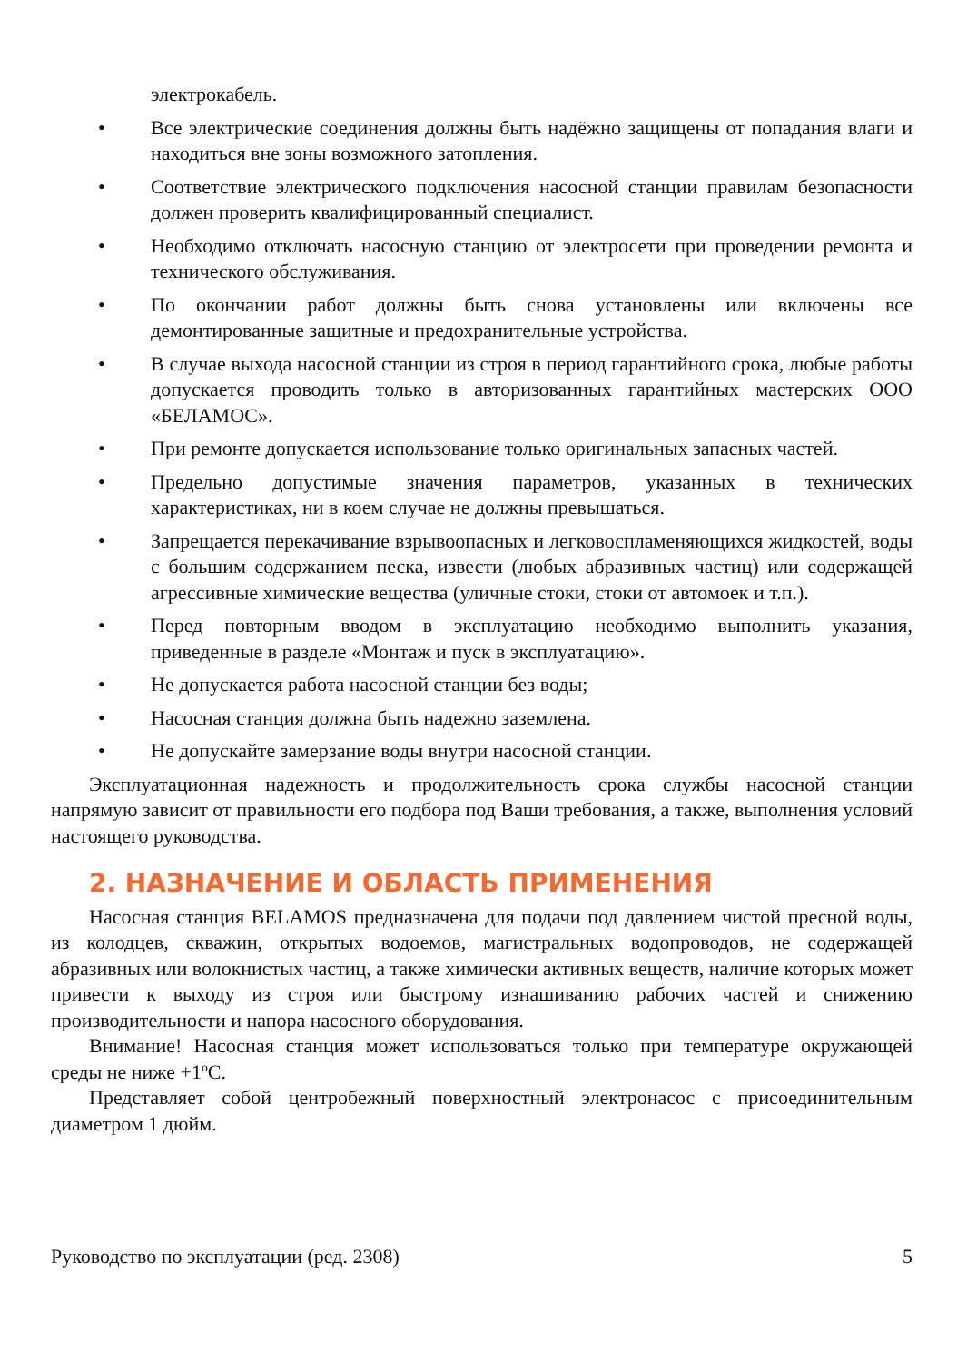электрокабель.
• Все электрические соединения должны быть надёжно защищены от попадания влаги и находиться вне зоны возможного затопления.
• Соответствие электрического подключения насосной станции правилам безопасности должен проверить квалифицированный специалист.
• Необходимо отключать насосную станцию от электросети при проведении ремонта и технического обслуживания.
• По окончании работ должны быть снова установлены или включены все демонтированные защитные и предохранительные устройства.
• В случае выхода насосной станции из строя в период гарантийного срока, любые работы допускается проводить только в авторизованных гарантийных мастерских ООО «БЕЛАМОС».
• При ремонте допускается использование только оригинальных запасных частей.
• Предельно допустимые значения параметров, указанных в технических характеристиках, ни в коем случае не должны превышаться.
• Запрещается перекачивание взрывоопасных и легковоспламеняющихся жидкостей, воды с большим содержанием песка, извести (любых абразивных частиц) или содержащей агрессивные химические вещества (уличные стоки, стоки от автомоек и т.п.).
• Перед повторным вводом в эксплуатацию необходимо выполнить указания, приведенные в разделе «Монтаж и пуск в эксплуатацию».
• Не допускается работа насосной станции без воды;
• Насосная станция должна быть надежно заземлена.
• Не допускайте замерзание воды внутри насосной станции.
Эксплуатационная надежность и продолжительность срока службы насосной станции напрямую зависит от правильности его подбора под Ваши требования, а также, выполнения условий настоящего руководства.
2. НАЗНАЧЕНИЕ И ОБЛАСТЬ ПРИМЕНЕНИЯ
Насосная станция BELAMOS предназначена для подачи под давлением чистой пресной воды, из колодцев, скважин, открытых водоемов, магистральных водопроводов, не содержащей абразивных или волокнистых частиц, а также химически активных веществ, наличие которых может привести к выходу из строя или быстрому изнашиванию рабочих частей и снижению производительности и напора насосного оборудования.
Внимание! Насосная станция может использоваться только при температуре окружающей среды не ниже +1ºС.
Представляет собой центробежный поверхностный электронасос с присоединительным диаметром 1 дюйм.
Руководство по эксплуатации (ред. 2308) 5